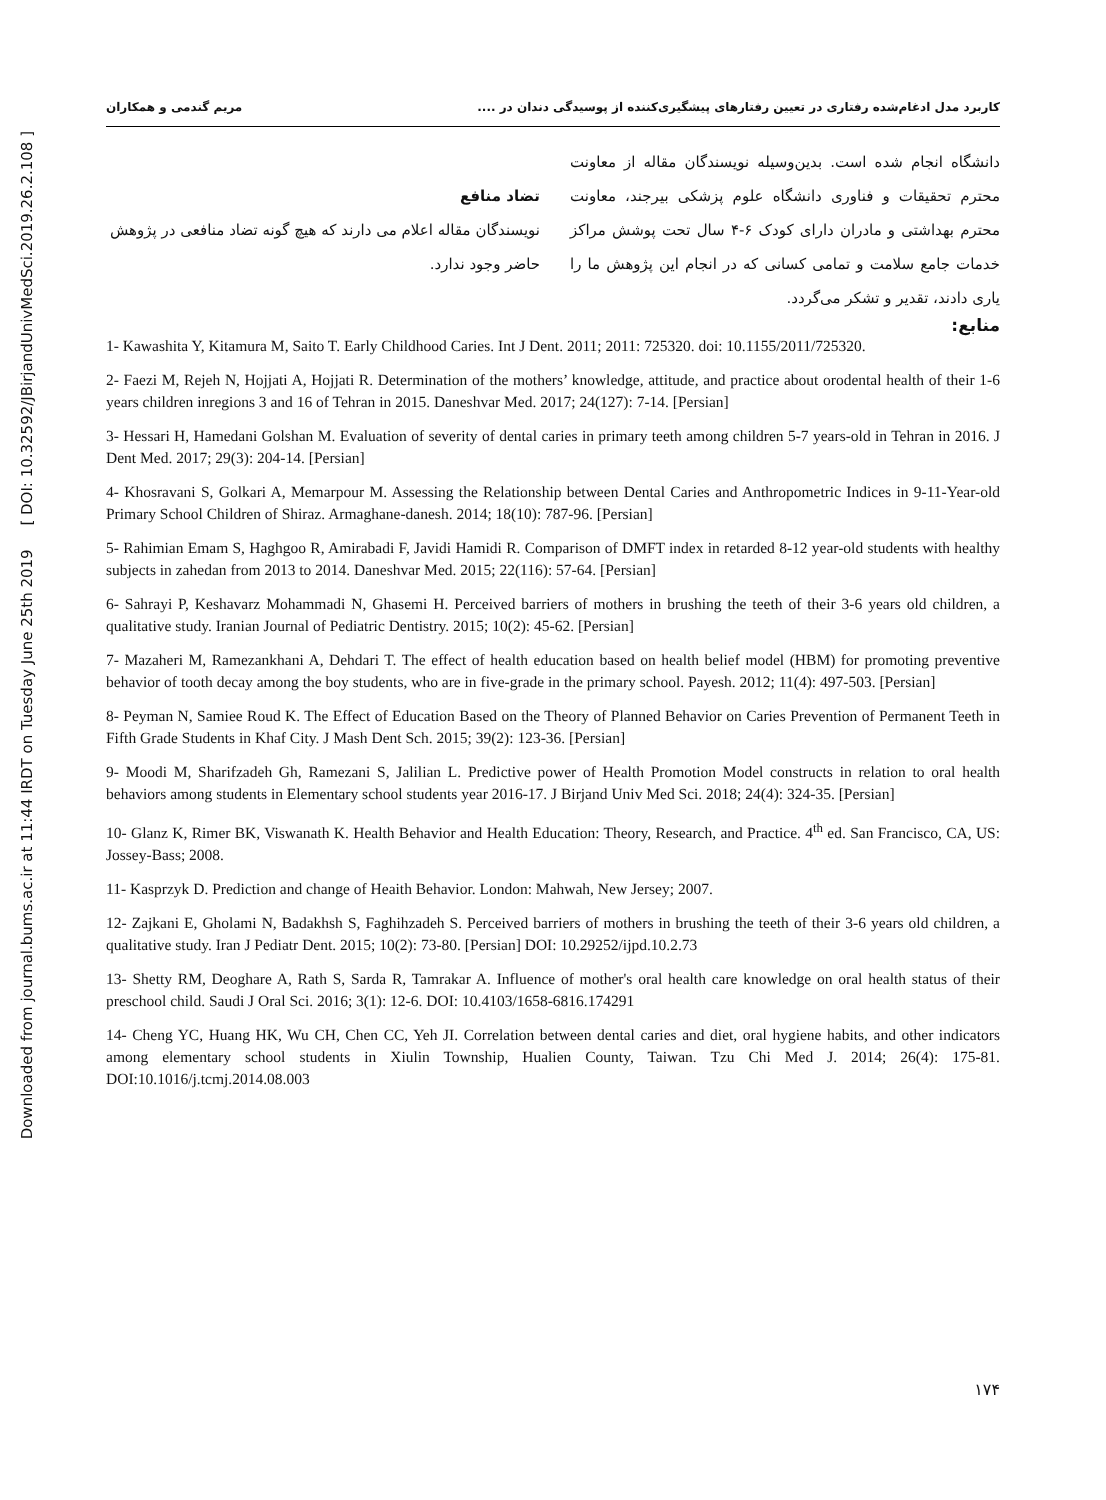Downloaded from journal.bums.ac.ir at 11:44 IRDT on Tuesday June 25th 2019 [ DOI: 10.32592/JBirjandUnivMedSci.2019.26.2.108 ]
کاربرد مدل ادغام‌شده رفتاری در تعیین رفتارهای پیشگیری‌کننده از پوسیدگی دندان در .... مریم گندمی و همکاران
دانشگاه انجام شده است. بدین‌وسیله نویسندگان مقاله از معاونت محترم تحقیقات و فناوری دانشگاه علوم پزشکی بیرجند، معاونت محترم بهداشتی و مادران دارای کودک ۶-۴ سال تحت پوشش مراکز خدمات جامع سلامت و تمامی کسانی که در انجام این پژوهش ما را یاری دادند، تقدیر و تشکر می‌گردد.
تضاد منافع
نویسندگان مقاله اعلام می دارند که هیچ گونه تضاد منافعی در پژوهش حاضر وجود ندارد.
منابع:
1- Kawashita Y, Kitamura M, Saito T. Early Childhood Caries. Int J Dent. 2011; 2011: 725320. doi: 10.1155/2011/725320.
2- Faezi M, Rejeh N, Hojjati A, Hojjati R. Determination of the mothers’ knowledge, attitude, and practice about orodental health of their 1-6 years children inregions 3 and 16 of Tehran in 2015. Daneshvar Med. 2017; 24(127): 7-14. [Persian]
3- Hessari H, Hamedani Golshan M. Evaluation of severity of dental caries in primary teeth among children 5-7 years-old in Tehran in 2016. J Dent Med. 2017; 29(3): 204-14. [Persian]
4- Khosravani S, Golkari A, Memarpour M. Assessing the Relationship between Dental Caries and Anthropometric Indices in 9-11-Year-old Primary School Children of Shiraz. Armaghane-danesh. 2014; 18(10): 787-96. [Persian]
5- Rahimian Emam S, Haghgoo R, Amirabadi F, Javidi Hamidi R. Comparison of DMFT index in retarded 8-12 year-old students with healthy subjects in zahedan from 2013 to 2014. Daneshvar Med. 2015; 22(116): 57-64. [Persian]
6- Sahrayi P, Keshavarz Mohammadi N, Ghasemi H. Perceived barriers of mothers in brushing the teeth of their 3-6 years old children, a qualitative study. Iranian Journal of Pediatric Dentistry. 2015; 10(2): 45-62. [Persian]
7- Mazaheri M, Ramezankhani A, Dehdari T. The effect of health education based on health belief model (HBM) for promoting preventive behavior of tooth decay among the boy students, who are in five-grade in the primary school. Payesh. 2012; 11(4): 497-503. [Persian]
8- Peyman N, Samiee Roud K. The Effect of Education Based on the Theory of Planned Behavior on Caries Prevention of Permanent Teeth in Fifth Grade Students in Khaf City. J Mash Dent Sch. 2015; 39(2): 123-36. [Persian]
9- Moodi M, Sharifzadeh Gh, Ramezani S, Jalilian L. Predictive power of Health Promotion Model constructs in relation to oral health behaviors among students in Elementary school students year 2016-17. J Birjand Univ Med Sci. 2018; 24(4): 324-35. [Persian]
10- Glanz K, Rimer BK, Viswanath K. Health Behavior and Health Education: Theory, Research, and Practice. 4<sup>th</sup> ed. San Francisco, CA, US: Jossey-Bass; 2008.
11- Kasprzyk D. Prediction and change of Heaith Behavior. London: Mahwah, New Jersey; 2007.
12- Zajkani E, Gholami N, Badakhsh S, Faghihzadeh S. Perceived barriers of mothers in brushing the teeth of their 3-6 years old children, a qualitative study. Iran J Pediatr Dent. 2015; 10(2): 73-80. [Persian] DOI: 10.29252/ijpd.10.2.73
13- Shetty RM, Deoghare A, Rath S, Sarda R, Tamrakar A. Influence of mother's oral health care knowledge on oral health status of their preschool child. Saudi J Oral Sci. 2016; 3(1): 12-6. DOI: 10.4103/1658-6816.174291
14- Cheng YC, Huang HK, Wu CH, Chen CC, Yeh JI. Correlation between dental caries and diet, oral hygiene habits, and other indicators among elementary school students in Xiulin Township, Hualien County, Taiwan. Tzu Chi Med J. 2014; 26(4): 175-81. DOI:10.1016/j.tcmj.2014.08.003
۱۷۴